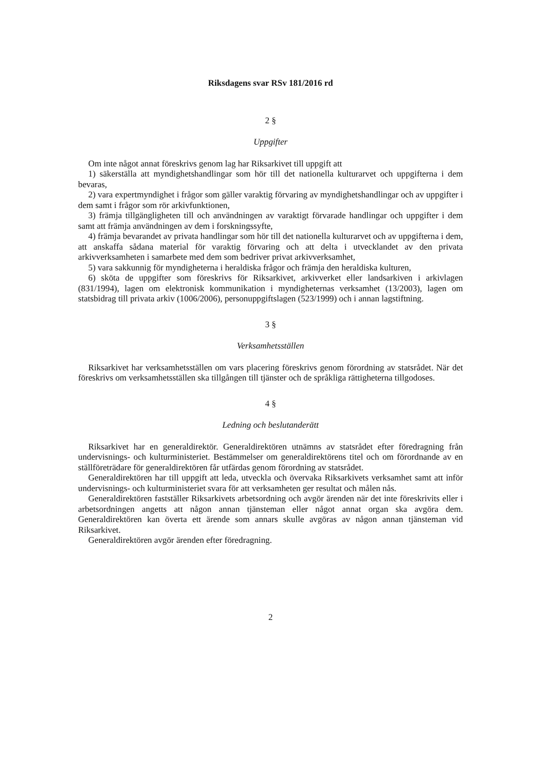Riksdagens svar RSv 181/2016 rd
2 §
Uppgifter
Om inte något annat föreskrivs genom lag har Riksarkivet till uppgift att
1) säkerställa att myndighetshandlingar som hör till det nationella kulturarvet och uppgifterna i dem bevaras,
2) vara expertmyndighet i frågor som gäller varaktig förvaring av myndighetshandlingar och av uppgifter i dem samt i frågor som rör arkivfunktionen,
3) främja tillgängligheten till och användningen av varaktigt förvarade handlingar och uppgifter i dem samt att främja användningen av dem i forskningssyfte,
4) främja bevarandet av privata handlingar som hör till det nationella kulturarvet och av uppgifterna i dem, att anskaffa sådana material för varaktig förvaring och att delta i utvecklandet av den privata arkivverksamheten i samarbete med dem som bedriver privat arkivverksamhet,
5) vara sakkunnig för myndigheterna i heraldiska frågor och främja den heraldiska kulturen,
6) sköta de uppgifter som föreskrivs för Riksarkivet, arkivverket eller landsarkiven i arkivlagen (831/1994), lagen om elektronisk kommunikation i myndigheternas verksamhet (13/2003), lagen om statsbidrag till privata arkiv (1006/2006), personuppgiftslagen (523/1999) och i annan lagstiftning.
3 §
Verksamhetsställen
Riksarkivet har verksamhetsställen om vars placering föreskrivs genom förordning av statsrådet. När det föreskrivs om verksamhetsställen ska tillgången till tjänster och de språkliga rättigheterna tillgodoses.
4 §
Ledning och beslutanderätt
Riksarkivet har en generaldirektör. Generaldirektören utnämns av statsrådet efter föredragning från undervisnings- och kulturministeriet. Bestämmelser om generaldirektörens titel och om förordnande av en ställföreträdare för generaldirektören får utfärdas genom förordning av statsrådet.
Generaldirektören har till uppgift att leda, utveckla och övervaka Riksarkivets verksamhet samt att inför undervisnings- och kulturministeriet svara för att verksamheten ger resultat och målen nås.
Generaldirektören fastställer Riksarkivets arbetsordning och avgör ärenden när det inte föreskrivits eller i arbetsordningen angetts att någon annan tjänsteman eller något annat organ ska avgöra dem. Generaldirektören kan överta ett ärende som annars skulle avgöras av någon annan tjänsteman vid Riksarkivet.
Generaldirektören avgör ärenden efter föredragning.
2